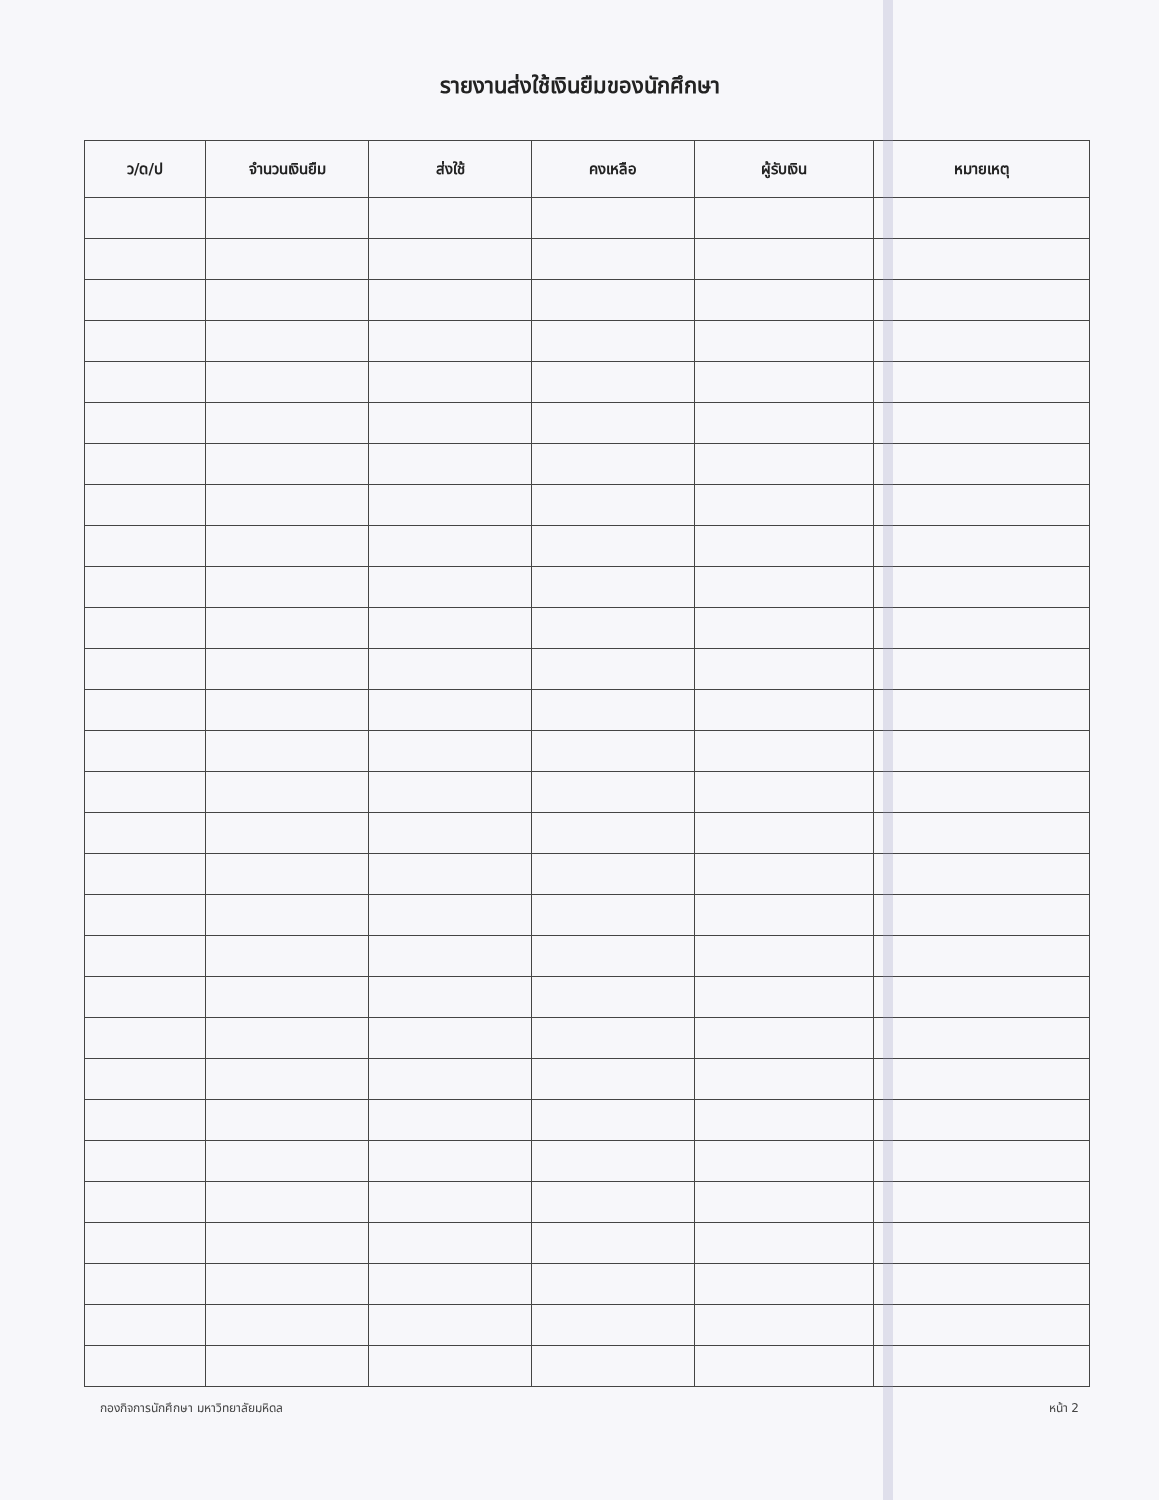รายงานส่งใช้เงินยืมของนักศึกษา
| ว/ด/ป | จำนวนเงินยืม | ส่งใช้ | คงเหลือ | ผู้รับเงิน | หมายเหตุ |
| --- | --- | --- | --- | --- | --- |
กองกิจการนักศึกษา มหาวิทยาลัยมหิดล หน้า 2